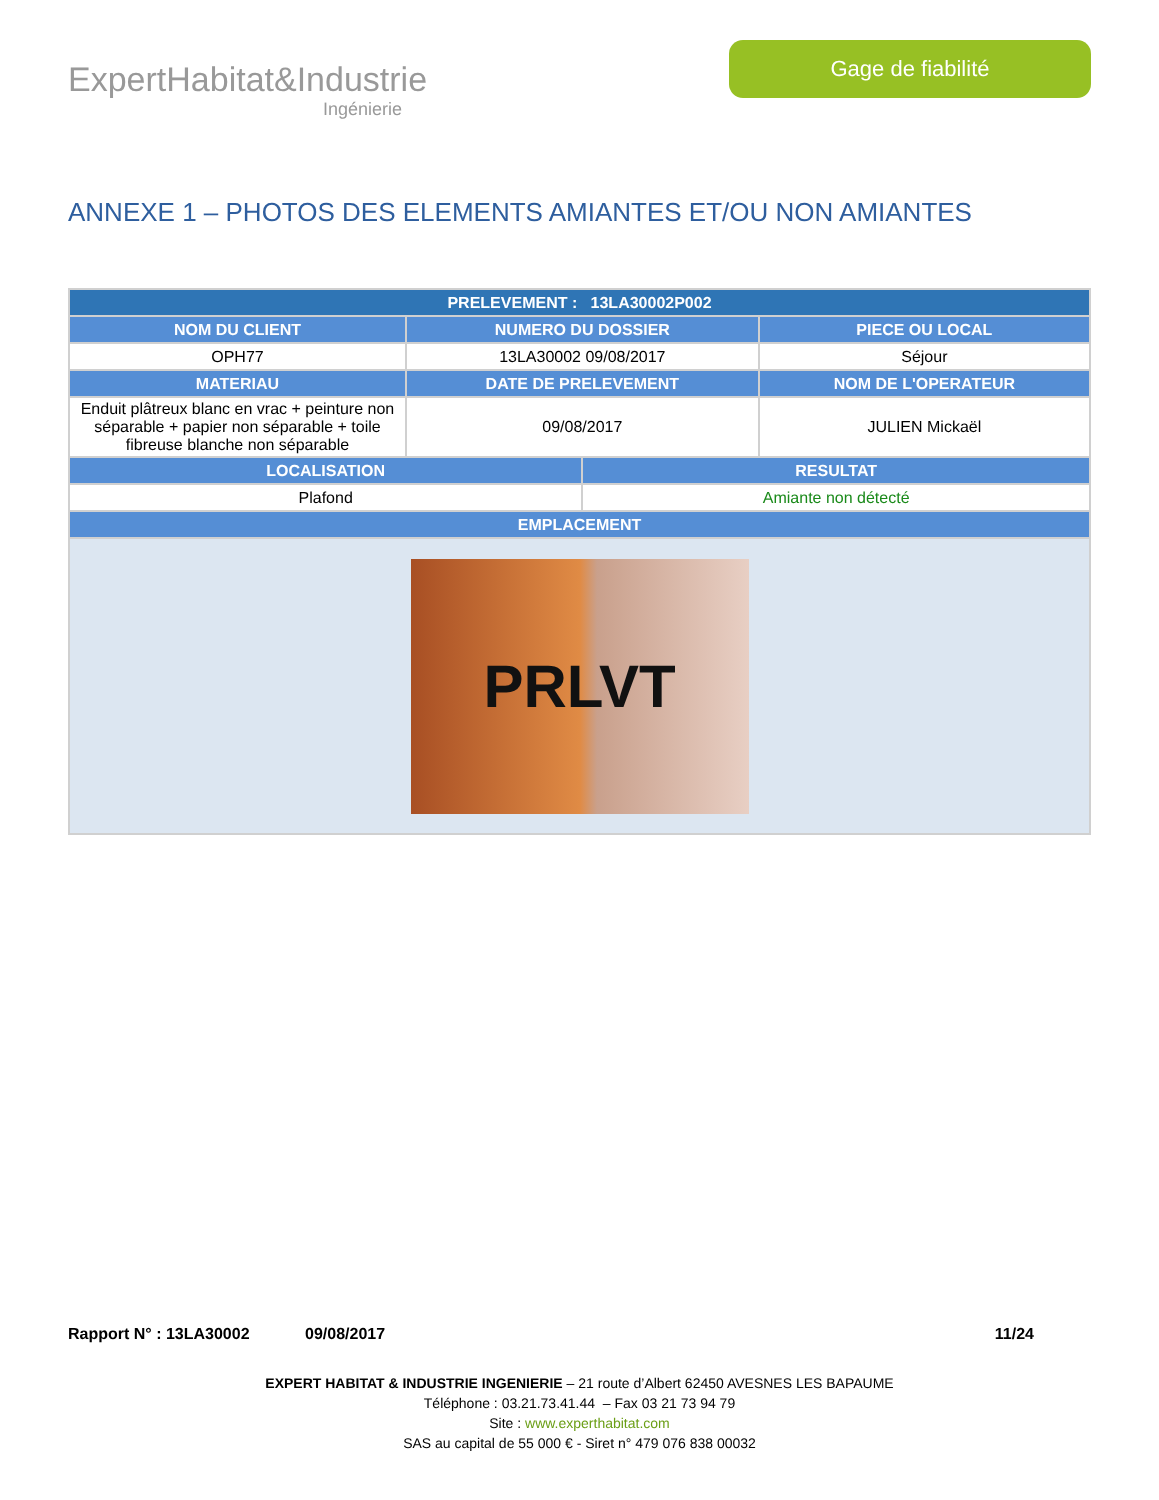ExpertHabitat&Industrie
Ingénierie
Gage de fiabilité
ANNEXE 1 – PHOTOS DES ELEMENTS AMIANTES ET/OU NON AMIANTES
| PRELEVEMENT : 13LA30002P002 | | | |
| --- | --- | --- | --- |
| NOM DU CLIENT | NUMERO DU DOSSIER | | PIECE OU LOCAL |
| OPH77 | 13LA30002 09/08/2017 | | Séjour |
| MATERIAU | DATE DE PRELEVEMENT | | NOM DE L'OPERATEUR |
| Enduit plâtreux blanc en vrac + peinture non séparable + papier non séparable + toile fibreuse blanche non séparable | 09/08/2017 | | JULIEN Mickaël |
| LOCALISATION | | RESULTAT | |
| Plafond | | Amiante non détecté | |
| EMPLACEMENT | | | |
| PRLVT | | | |
Rapport N° : 13LA30002 09/08/2017 11/24
EXPERT HABITAT & INDUSTRIE INGENIERIE – 21 route d’Albert 62450 AVESNES LES BAPAUME
Téléphone : 03.21.73.41.44 – Fax 03 21 73 94 79
Site : www.experthabitat.com
SAS au capital de 55 000 € - Siret n° 479 076 838 00032